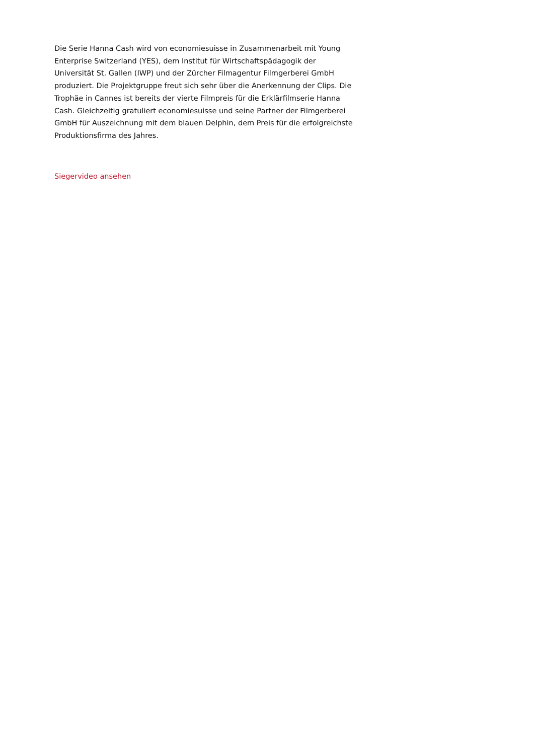Die Serie Hanna Cash wird von economiesuisse in Zusammenarbeit mit Young Enterprise Switzerland (YES), dem Institut für Wirtschaftspädagogik der Universität St. Gallen (IWP) und der Zürcher Filmagentur Filmgerberei GmbH produziert. Die Projektgruppe freut sich sehr über die Anerkennung der Clips. Die Trophäe in Cannes ist bereits der vierte Filmpreis für die Erklärfilmserie Hanna Cash. Gleichzeitig gratuliert economiesuisse und seine Partner der Filmgerberei GmbH für Auszeichnung mit dem blauen Delphin, dem Preis für die erfolgreichste Produktionsfirma des Jahres.
Siegervideo ansehen